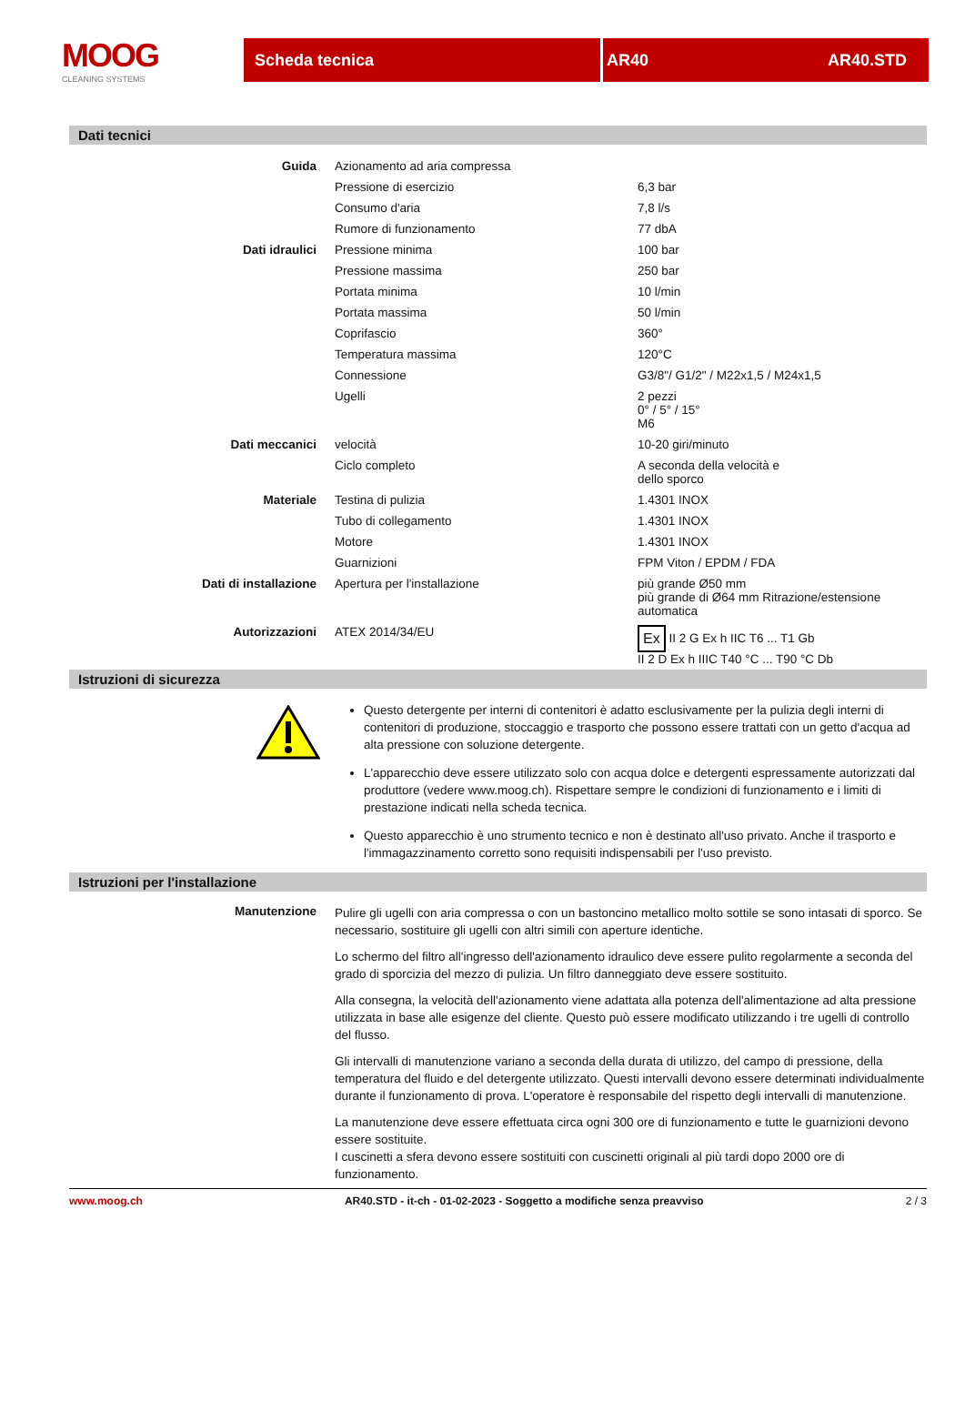MOOG
CLEANING SYSTEMS
Scheda tecnica AR40 AR40.STD
Dati tecnici
| Guida | Azionamento ad aria compressa | |
| | Pressione di esercizio | 6,3 bar |
| | Consumo d'aria | 7,8 l/s |
| | Rumore di funzionamento | 77 dbA |
| Dati idraulici | Pressione minima | 100 bar |
| | Pressione massima | 250 bar |
| | Portata minima | 10 l/min |
| | Portata massima | 50 l/min |
| | Coprifascio | 360° |
| | Temperatura massima | 120°C |
| | Connessione | G3/8"/ G1/2" / M22x1,5 / M24x1,5 |
| | Ugelli | 2 pezzi 0° / 5° / 15° M6 |
| Dati meccanici | velocità | 10-20 giri/minuto |
| | Ciclo completo | A seconda della velocità e dello sporco |
| Materiale | Testina di pulizia | 1.4301 INOX |
| | Tubo di collegamento | 1.4301 INOX |
| | Motore | 1.4301 INOX |
| | Guarnizioni | FPM Viton / EPDM / FDA |
| Dati di installazione | Apertura per l'installazione | più grande Ø50 mm più grande di Ø64 mm Ritrazione/estensione automatica |
| Autorizzazioni | ATEX 2014/34/EU | Ex II 2 G Ex h IIC T6 ... T1 Gb II 2 D Ex h IIIC T40 °C ... T90 °C Db |
Istruzioni di sicurezza
Questo detergente per interni di contenitori è adatto esclusivamente per la pulizia degli interni di contenitori di produzione, stoccaggio e trasporto che possono essere trattati con un getto d'acqua ad alta pressione con soluzione detergente.
L'apparecchio deve essere utilizzato solo con acqua dolce e detergenti espressamente autorizzati dal produttore (vedere www.moog.ch). Rispettare sempre le condizioni di funzionamento e i limiti di prestazione indicati nella scheda tecnica.
Questo apparecchio è uno strumento tecnico e non è destinato all'uso privato. Anche il trasporto e l'immagazzinamento corretto sono requisiti indispensabili per l'uso previsto.
Istruzioni per l'installazione
Manutenzione
Pulire gli ugelli con aria compressa o con un bastoncino metallico molto sottile se sono intasati di sporco. Se necessario, sostituire gli ugelli con altri simili con aperture identiche.
Lo schermo del filtro all'ingresso dell'azionamento idraulico deve essere pulito regolarmente a seconda del grado di sporcizia del mezzo di pulizia. Un filtro danneggiato deve essere sostituito.
Alla consegna, la velocità dell'azionamento viene adattata alla potenza dell'alimentazione ad alta pressione utilizzata in base alle esigenze del cliente. Questo può essere modificato utilizzando i tre ugelli di controllo del flusso.
Gli intervalli di manutenzione variano a seconda della durata di utilizzo, del campo di pressione, della temperatura del fluido e del detergente utilizzato. Questi intervalli devono essere determinati individualmente durante il funzionamento di prova. L'operatore è responsabile del rispetto degli intervalli di manutenzione.
La manutenzione deve essere effettuata circa ogni 300 ore di funzionamento e tutte le guarnizioni devono essere sostituite.
I cuscinetti a sfera devono essere sostituiti con cuscinetti originali al più tardi dopo 2000 ore di funzionamento.
www.moog.ch AR40.STD - it-ch - 01-02-2023 - Soggetto a modifiche senza preavviso 2 / 3